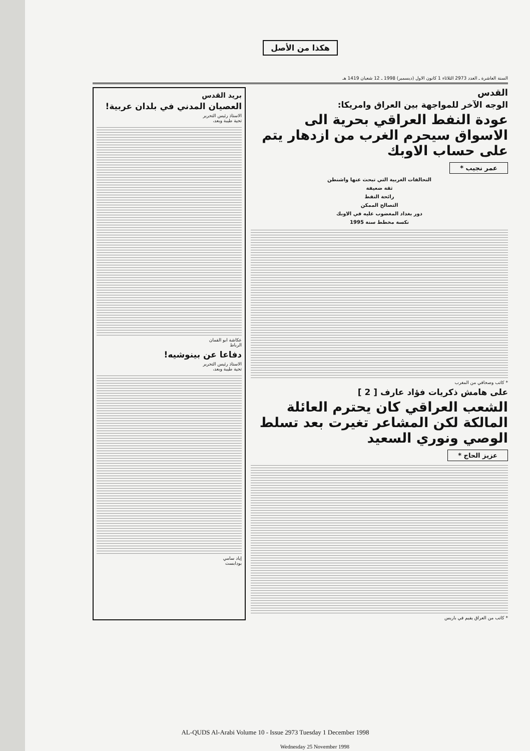هكذا من الأصل
السنة العاشرة ـ العدد 2973 الثلاثاء 1 كانون الاول (ديسمبر) 1998 ـ 12 شعبان 1419 هـ
القدس
الوجه الآخر للمواجهة بين العراق وامريكا:
عودة النفط العراقي بحرية الى الاسواق سيحرم الغرب من ازدهار يتم على حساب الاوبك
عمر نجيب *
التحالفات الغربية التي تبحث عنها واشنطن
ثقة ضعيفة
رائحة النفط
التصالح الممكن
دور بغداد المغضوب عليه في الاوبك
نكسة مخطط سنة 1995
* كاتب وصحافي من المغرب
على هامش ذكريات فؤاد عارف [ 2 ]
الشعب العراقي كان يحترم العائلة المالكة لكن المشاعر تغيرت بعد تسلط الوصي ونوري السعيد
عزيز الحاج *
* كاتب من العراق يقيم في باريس
بريد القدس
العصيان المدني في بلدان عربية!
الاستاذ رئيس التحرير
تحية طيبة وبعد،
عكاشة ابو القمان
الرباط
دفاعا عن بينوشيه!
الاستاذ رئيس التحرير
تحية طيبة وبعد،
إياد سامي
بودابست
AL-QUDS Al-Arabi Volume 10 - Issue 2973 Tuesday 1 December 1998
Wednesday 25 November 1998